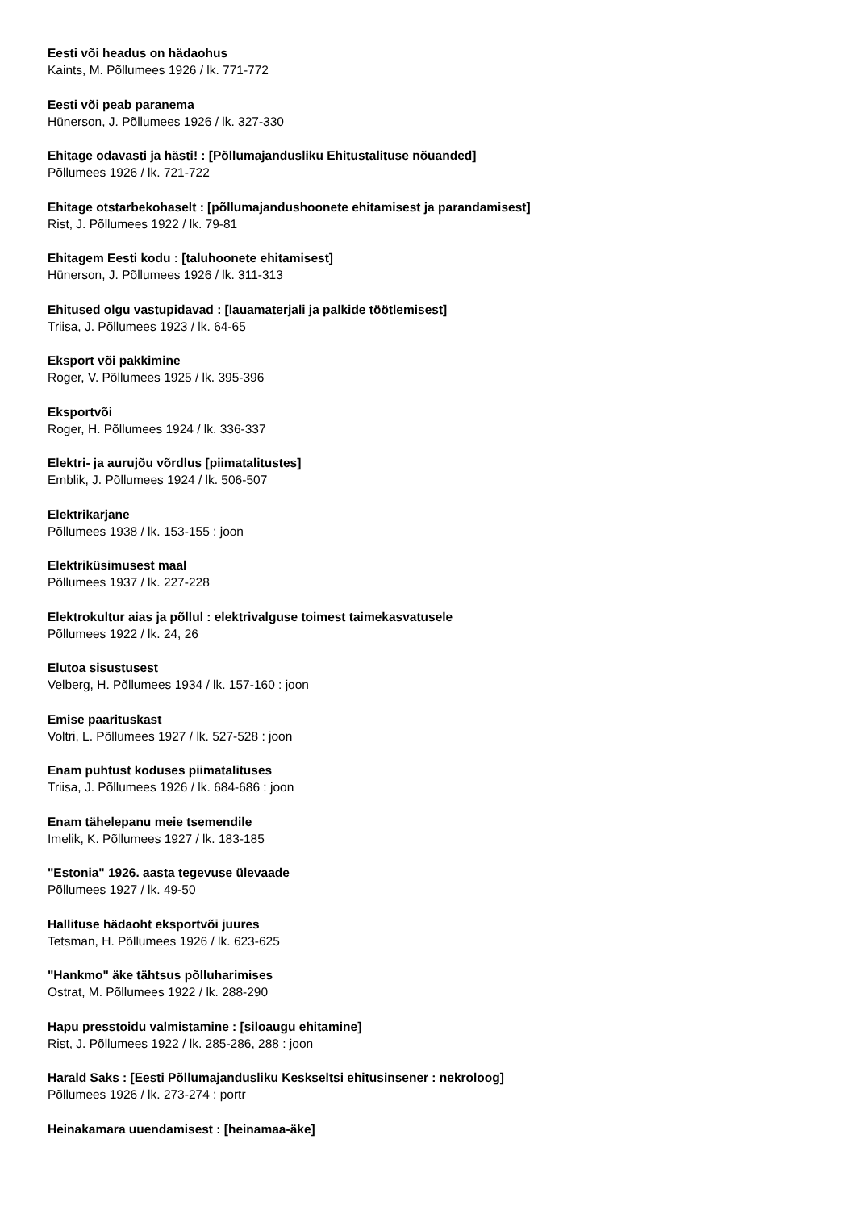Eesti või headus on hädaohus
Kaints, M. Põllumees 1926 / lk. 771-772
Eesti või peab paranema
Hünerson, J. Põllumees 1926 / lk. 327-330
Ehitage odavasti ja hästi! : [Põllumajandusliku Ehitustalituse nõuanded]
Põllumees 1926 / lk. 721-722
Ehitage otstarbekohaselt : [põllumajandushoonete ehitamisest ja parandamisest]
Rist, J. Põllumees 1922 / lk. 79-81
Ehitagem Eesti kodu : [taluhoonete ehitamisest]
Hünerson, J. Põllumees 1926 / lk. 311-313
Ehitused olgu vastupidavad : [lauamaterjali ja palkide töötlemisest]
Triisa, J. Põllumees 1923 / lk. 64-65
Eksport või pakkimine
Roger, V. Põllumees 1925 / lk. 395-396
Eksportvõi
Roger, H. Põllumees 1924 / lk. 336-337
Elektri- ja aurujõu võrdlus [piimatalitustes]
Emblik, J. Põllumees 1924 / lk. 506-507
Elektrikarjane
Põllumees 1938 / lk. 153-155 : joon
Elektriküsimusest maal
Põllumees 1937 / lk. 227-228
Elektrokultur aias ja põllul : elektrivalguse toimest taimekasvatusele
Põllumees 1922 / lk. 24, 26
Elutoa sisustusest
Velberg, H. Põllumees 1934 / lk. 157-160 : joon
Emise paarituskast
Voltri, L. Põllumees 1927 / lk. 527-528 : joon
Enam puhtust koduses piimatalituses
Triisa, J. Põllumees 1926 / lk. 684-686 : joon
Enam tähelepanu meie tsemendile
Imelik, K. Põllumees 1927 / lk. 183-185
"Estonia" 1926. aasta tegevuse ülevaade
Põllumees 1927 / lk. 49-50
Hallituse hädaoht eksportvõi juures
Tetsman, H. Põllumees 1926 / lk. 623-625
"Hankmo" äke tähtsus põlluharimises
Ostrat, M. Põllumees 1922 / lk. 288-290
Hapu presstoidu valmistamine : [siloaugu ehitamine]
Rist, J. Põllumees 1922 / lk. 285-286, 288 : joon
Harald Saks : [Eesti Põllumajandusliku Keskseltsi ehitusinsener : nekroloog]
Põllumees 1926 / lk. 273-274 : portr
Heinakamara uuendamisest : [heinamaa-äke]